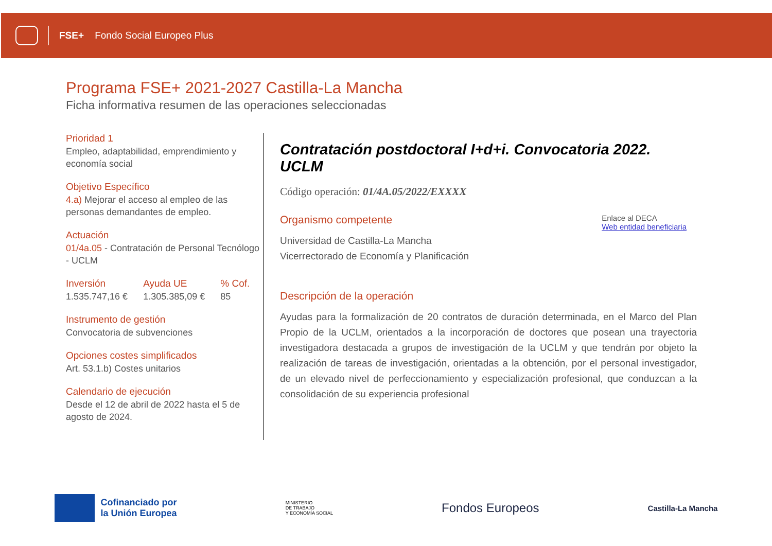FSE+ Fondo Social Europeo Plus
Programa FSE+ 2021-2027 Castilla-La Mancha
Ficha informativa resumen de las operaciones seleccionadas
Prioridad 1
Empleo, adaptabilidad, emprendimiento y economía social
Objetivo Específico
4.a) Mejorar el acceso al empleo de las personas demandantes de empleo.
Actuación
01/4a.05 - Contratación de Personal Tecnólogo - UCLM
Inversión
1.535.747,16 €
Ayuda UE
1.305.385,09 €
% Cof.
85
Instrumento de gestión
Convocatoria de subvenciones
Opciones costes simplificados
Art. 53.1.b) Costes unitarios
Calendario de ejecución
Desde el 12 de abril de 2022 hasta el 5 de agosto de 2024.
Contratación postdoctoral I+d+i. Convocatoria 2022. UCLM
Código operación: 01/4A.05/2022/EXXXX
Organismo competente
Universidad de Castilla-La Mancha
Vicerrectorado de Economía y Planificación
Enlace al DECA
Web entidad beneficiaria
Descripción de la operación
Ayudas para la formalización de 20 contratos de duración determinada, en el Marco del Plan Propio de la UCLM, orientados a la incorporación de doctores que posean una trayectoria investigadora destacada a grupos de investigación de la UCLM y que tendrán por objeto la realización de tareas de investigación, orientadas a la obtención, por el personal investigador, de un elevado nivel de perfeccionamiento y especialización profesional, que conduzcan a la consolidación de su experiencia profesional
Cofinanciado por
la Unión Europea
MINISTERIO
DE TRABAJO
Y ECONOMÍA SOCIAL
Fondos Europeos
Castilla-La Mancha